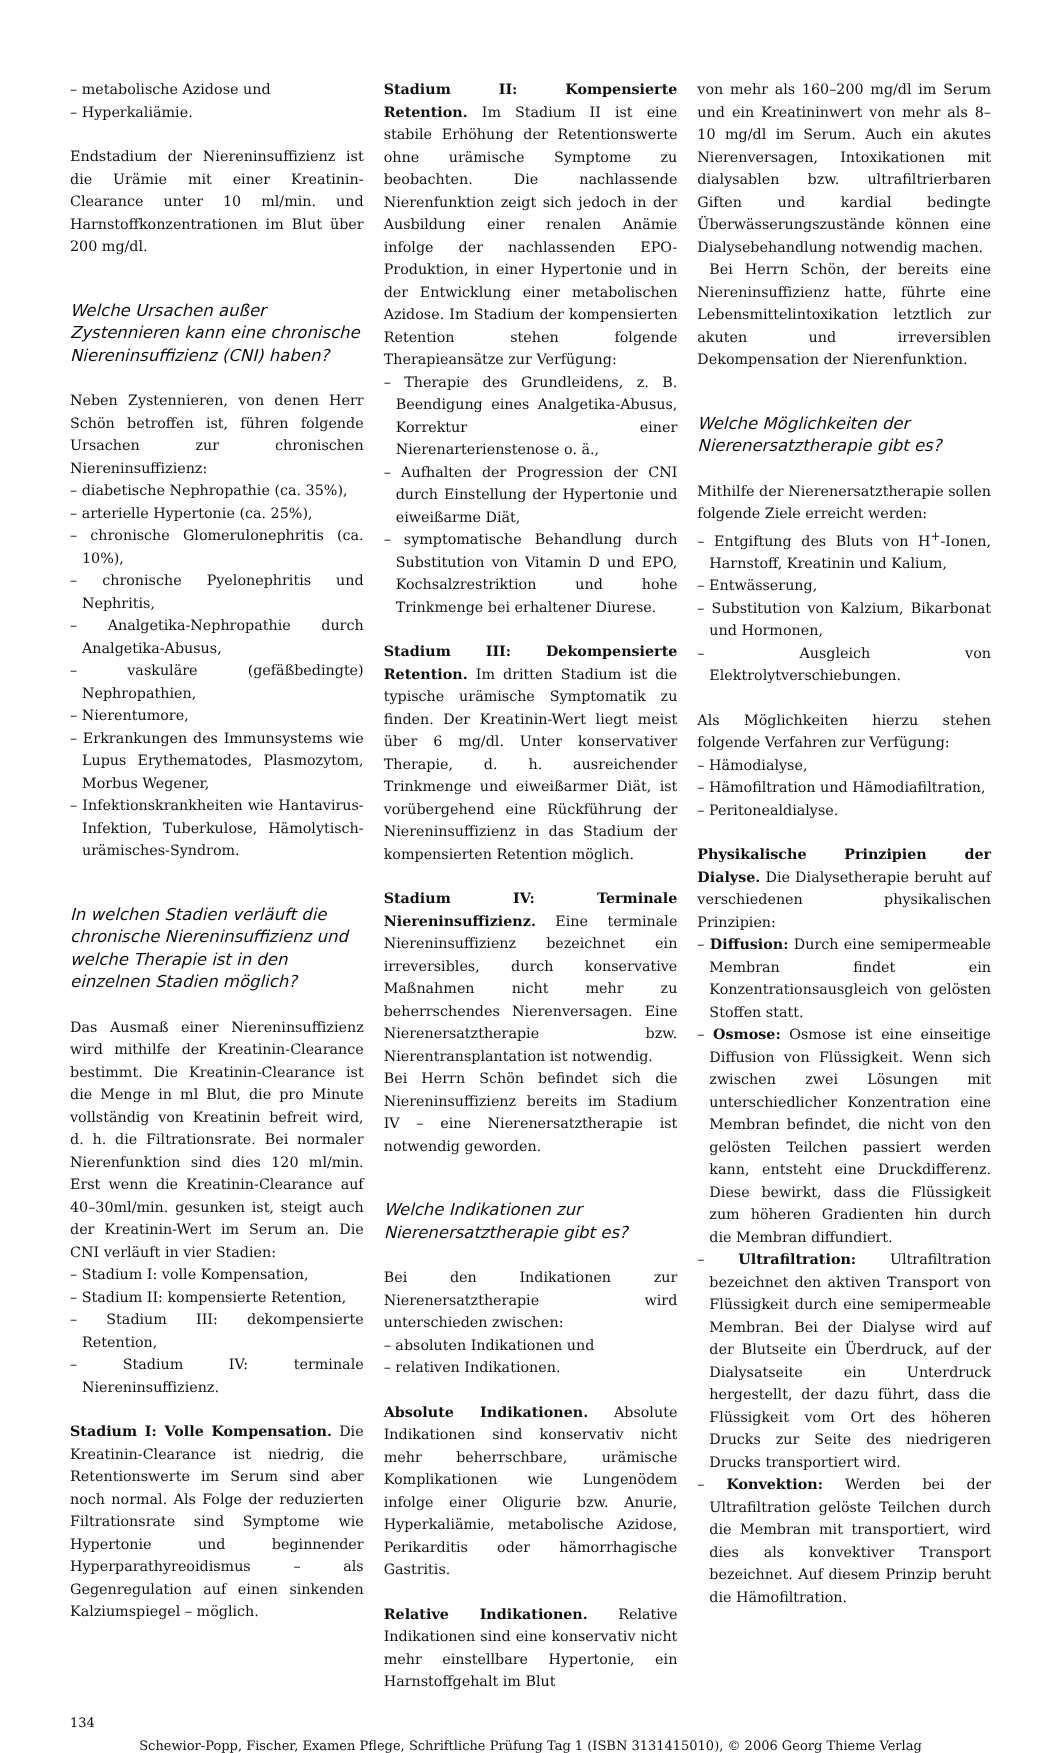– metabolische Azidose und
– Hyperkaliämie.
Endstadium der Niereninsuffizienz ist die Urämie mit einer Kreatinin-Clearance unter 10 ml/min. und Harnstoffkonzentrationen im Blut über 200 mg/dl.
Welche Ursachen außer Zystennieren kann eine chronische Niereninsuffizienz (CNI) haben?
Neben Zystennieren, von denen Herr Schön betroffen ist, führen folgende Ursachen zur chronischen Niereninsuffizienz:
– diabetische Nephropathie (ca. 35%),
– arterielle Hypertonie (ca. 25%),
– chronische Glomerulonephritis (ca. 10%),
– chronische Pyelonephritis und Nephritis,
– Analgetika-Nephropathie durch Analgetika-Abusus,
– vaskuläre (gefäßbedingte) Nephropathien,
– Nierentumore,
– Erkrankungen des Immunsystems wie Lupus Erythematodes, Plasmozytom, Morbus Wegener,
– Infektionskrankheiten wie Hantavirus-Infektion, Tuberkulose, Hämolytisch-urämisches-Syndrom.
In welchen Stadien verläuft die chronische Niereninsuffizienz und welche Therapie ist in den einzelnen Stadien möglich?
Das Ausmaß einer Niereninsuffizienz wird mithilfe der Kreatinin-Clearance bestimmt. Die Kreatinin-Clearance ist die Menge in ml Blut, die pro Minute vollständig von Kreatinin befreit wird, d. h. die Filtrationsrate. Bei normaler Nierenfunktion sind dies 120 ml/min. Erst wenn die Kreatinin-Clearance auf 40–30ml/min. gesunken ist, steigt auch der Kreatinin-Wert im Serum an. Die CNI verläuft in vier Stadien:
– Stadium I: volle Kompensation,
– Stadium II: kompensierte Retention,
– Stadium III: dekompensierte Retention,
– Stadium IV: terminale Niereninsuffizienz.
Stadium I: Volle Kompensation. Die Kreatinin-Clearance ist niedrig, die Retentionswerte im Serum sind aber noch normal. Als Folge der reduzierten Filtrationsrate sind Symptome wie Hypertonie und beginnender Hyperparathyreoidismus – als Gegenregulation auf einen sinkenden Kalziumspiegel – möglich.
Stadium II: Kompensierte Retention. Im Stadium II ist eine stabile Erhöhung der Retentionswerte ohne urämische Symptome zu beobachten. Die nachlassende Nierenfunktion zeigt sich jedoch in der Ausbildung einer renalen Anämie infolge der nachlassenden EPO-Produktion, in einer Hypertonie und in der Entwicklung einer metabolischen Azidose. Im Stadium der kompensierten Retention stehen folgende Therapieansätze zur Verfügung:
– Therapie des Grundleidens, z. B. Beendigung eines Analgetika-Abusus, Korrektur einer Nierenarterienstenose o. ä.,
– Aufhalten der Progression der CNI durch Einstellung der Hypertonie und eiweißarme Diät,
– symptomatische Behandlung durch Substitution von Vitamin D und EPO, Kochsalzrestriktion und hohe Trinkmenge bei erhaltener Diurese.
Stadium III: Dekompensierte Retention. Im dritten Stadium ist die typische urämische Symptomatik zu finden. Der Kreatinin-Wert liegt meist über 6 mg/dl. Unter konservativer Therapie, d. h. ausreichender Trinkmenge und eiweißarmer Diät, ist vorübergehend eine Rückführung der Niereninsuffizienz in das Stadium der kompensierten Retention möglich.
Stadium IV: Terminale Niereninsuffizienz. Eine terminale Niereninsuffizienz bezeichnet ein irreversibles, durch konservative Maßnahmen nicht mehr zu beherrschendes Nierenversagen. Eine Nierenersatztherapie bzw. Nierentransplantation ist notwendig.
Bei Herrn Schön befindet sich die Niereninsuffizienz bereits im Stadium IV – eine Nierenersatztherapie ist notwendig geworden.
Welche Indikationen zur Nierenersatztherapie gibt es?
Bei den Indikationen zur Nierenersatztherapie wird unterschieden zwischen:
– absoluten Indikationen und
– relativen Indikationen.
Absolute Indikationen. Absolute Indikationen sind konservativ nicht mehr beherrschbare, urämische Komplikationen wie Lungenödem infolge einer Oligurie bzw. Anurie, Hyperkaliämie, metabolische Azidose, Perikarditis oder hämorrhagische Gastritis.
Relative Indikationen. Relative Indikationen sind eine konservativ nicht mehr einstellbare Hypertonie, ein Harnstoffgehalt im Blut
von mehr als 160–200 mg/dl im Serum und ein Kreatininwert von mehr als 8–10 mg/dl im Serum. Auch ein akutes Nierenversagen, Intoxikationen mit dialysablen bzw. ultrafiltrierbaren Giften und kardial bedingte Überwässerungszustände können eine Dialysebehandlung notwendig machen.
Bei Herrn Schön, der bereits eine Niereninsuffizienz hatte, führte eine Lebensmittelintoxikation letztlich zur akuten und irreversiblen Dekompensation der Nierenfunktion.
Welche Möglichkeiten der Nierenersatztherapie gibt es?
Mithilfe der Nierenersatztherapie sollen folgende Ziele erreicht werden:
– Entgiftung des Bluts von H<sup>+</sup>-Ionen, Harnstoff, Kreatinin und Kalium,
– Entwässerung,
– Substitution von Kalzium, Bikarbonat und Hormonen,
– Ausgleich von Elektrolytverschiebungen.
Als Möglichkeiten hierzu stehen folgende Verfahren zur Verfügung:
– Hämodialyse,
– Hämofiltration und Hämodiafiltration,
– Peritonealdialyse.
Physikalische Prinzipien der Dialyse. Die Dialysetherapie beruht auf verschiedenen physikalischen Prinzipien:
– Diffusion: Durch eine semipermeable Membran findet ein Konzentrationsausgleich von gelösten Stoffen statt.
– Osmose: Osmose ist eine einseitige Diffusion von Flüssigkeit. Wenn sich zwischen zwei Lösungen mit unterschiedlicher Konzentration eine Membran befindet, die nicht von den gelösten Teilchen passiert werden kann, entsteht eine Druckdifferenz. Diese bewirkt, dass die Flüssigkeit zum höheren Gradienten hin durch die Membran diffundiert.
– Ultrafiltration: Ultrafiltration bezeichnet den aktiven Transport von Flüssigkeit durch eine semipermeable Membran. Bei der Dialyse wird auf der Blutseite ein Überdruck, auf der Dialysatseite ein Unterdruck hergestellt, der dazu führt, dass die Flüssigkeit vom Ort des höheren Drucks zur Seite des niedrigeren Drucks transportiert wird.
– Konvektion: Werden bei der Ultrafiltration gelöste Teilchen durch die Membran mit transportiert, wird dies als konvektiver Transport bezeichnet. Auf diesem Prinzip beruht die Hämofiltration.
134
Schewior-Popp, Fischer, Examen Pflege, Schriftliche Prüfung Tag 1 (ISBN 3131415010), © 2006 Georg Thieme Verlag